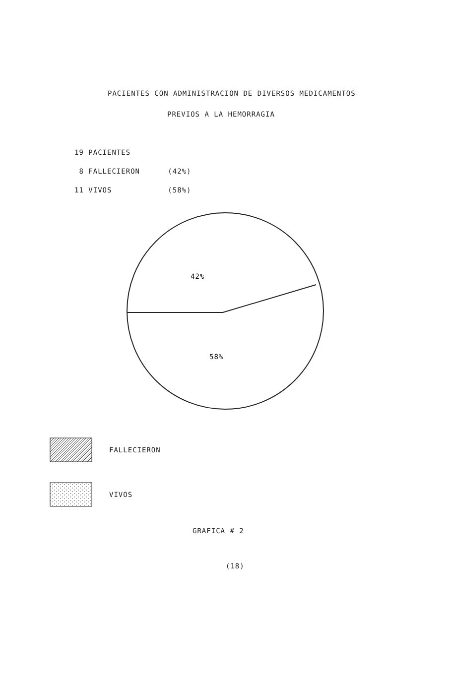PACIENTES CON ADMINISTRACION DE DIVERSOS MEDICAMENTOS
PREVIOS A LA HEMORRAGIA
19 PACIENTES
8 FALLECIERON (42%)
11 VIVOS (58%)
42%
58%
FALLECIERON
VIVOS
GRAFICA # 2
(18)